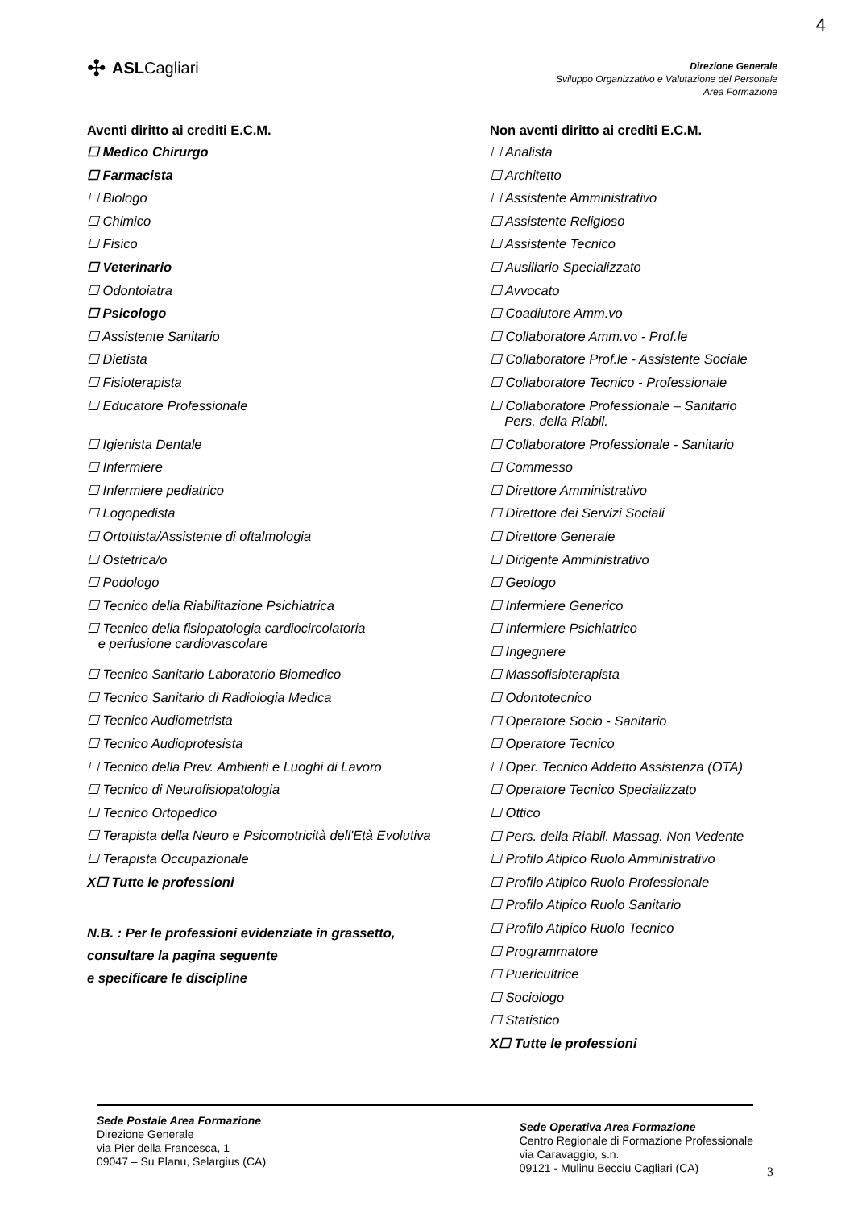4
✣ ASLCagliari
Direzione Generale
Sviluppo Organizzativo e Valutazione del Personale
Area Formazione
Aventi diritto ai crediti E.C.M.
☐ Medico Chirurgo
☐ Farmacista
☐ Biologo
☐ Chimico
☐ Fisico
☐ Veterinario
☐ Odontoiatra
☐ Psicologo
☐ Assistente Sanitario
☐ Dietista
☐ Fisioterapista
☐ Educatore Professionale
☐ Igienista Dentale
☐ Infermiere
☐ Infermiere pediatrico
☐ Logopedista
☐ Ortottista/Assistente di oftalmologia
☐ Ostetrica/o
☐ Podologo
☐ Tecnico della Riabilitazione Psichiatrica
☐ Tecnico della fisiopatologia cardiocircolatoria
e perfusione cardiovascolare
☐ Tecnico Sanitario Laboratorio Biomedico
☐ Tecnico Sanitario di Radiologia Medica
☐ Tecnico Audiometrista
☐ Tecnico Audioprotesista
☐ Tecnico della Prev. Ambienti e Luoghi di Lavoro
☐ Tecnico di Neurofisiopatologia
☐ Tecnico Ortopedico
☐ Terapista della Neuro e Psicomotricità dell'Età Evolutiva
☐ Terapista Occupazionale
X☐ Tutte le professioni
N.B. : Per le professioni evidenziate in grassetto,
consultare la pagina seguente
e specificare le discipline
Non aventi diritto ai crediti E.C.M.
☐ Analista
☐ Architetto
☐ Assistente Amministrativo
☐ Assistente Religioso
☐ Assistente Tecnico
☐ Ausiliario Specializzato
☐ Avvocato
☐ Coadiutore Amm.vo
☐ Collaboratore Amm.vo - Prof.le
☐ Collaboratore Prof.le - Assistente Sociale
☐ Collaboratore Tecnico - Professionale
☐ Collaboratore Professionale – Sanitario
Pers. della Riabil.
☐ Collaboratore Professionale - Sanitario
☐ Commesso
☐ Direttore Amministrativo
☐ Direttore dei Servizi Sociali
☐ Direttore Generale
☐ Dirigente Amministrativo
☐ Geologo
☐ Infermiere Generico
☐ Infermiere Psichiatrico
☐ Ingegnere
☐ Massofisioterapista
☐ Odontotecnico
☐ Operatore Socio - Sanitario
☐ Operatore Tecnico
☐ Oper. Tecnico Addetto Assistenza (OTA)
☐ Operatore Tecnico Specializzato
☐ Ottico
☐ Pers. della Riabil. Massag. Non Vedente
☐ Profilo Atipico Ruolo Amministrativo
☐ Profilo Atipico Ruolo Professionale
☐ Profilo Atipico Ruolo Sanitario
☐ Profilo Atipico Ruolo Tecnico
☐ Programmatore
☐ Puericultrice
☐ Sociologo
☐ Statistico
X☐ Tutte le professioni
Sede Postale Area Formazione
Direzione Generale
via Pier della Francesca, 1
09047 – Su Planu, Selargius (CA)
Sede Operativa Area Formazione
Centro Regionale di Formazione Professionale
via Caravaggio, s.n.
09121 - Mulinu Becciu Cagliari (CA)
3